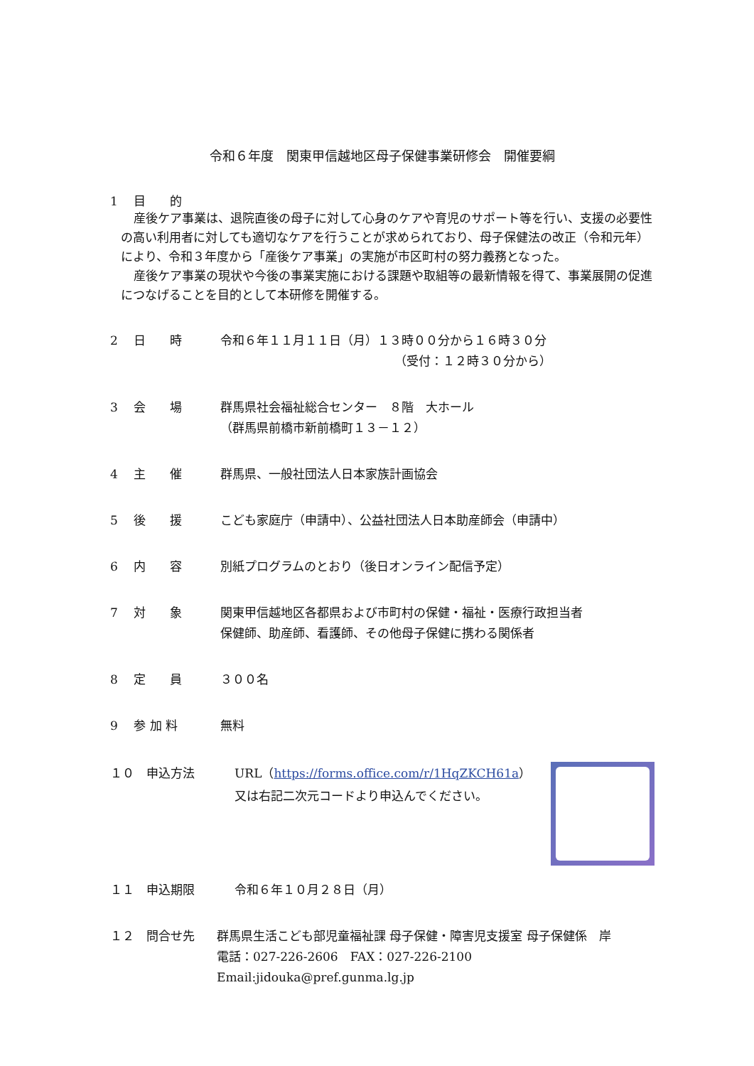令和６年度　関東甲信越地区母子保健事業研修会　開催要綱
1　 目　　的
産後ケア事業は、退院直後の母子に対して心身のケアや育児のサポート等を行い、支援の必要性の高い利用者に対しても適切なケアを行うことが求められており、母子保健法の改正（令和元年）により、令和３年度から「産後ケア事業」の実施が市区町村の努力義務となった。
産後ケア事業の現状や今後の事業実施における課題や取組等の最新情報を得て、事業展開の促進につなげることを目的として本研修を開催する。
2　 日　　時 令和６年１１月１１日（月）１３時００分から１６時３０分
（受付：１２時３０分から）
3　 会　　場 群馬県社会福祉総合センター　８階　大ホール
（群馬県前橋市新前橋町１３－１２）
4　 主　　催 群馬県、一般社団法人日本家族計画協会
5　 後　　援 こども家庭庁（申請中）、公益社団法人日本助産師会（申請中）
6　 内　　容 別紙プログラムのとおり（後日オンライン配信予定）
7　 対　　象 関東甲信越地区各都県および市町村の保健・福祉・医療行政担当者
保健師、助産師、看護師、その他母子保健に携わる関係者
8　 定　　員 ３００名
9　 参 加 料 無料
１０　申込方法 URL（https://forms.office.com/r/1HqZKCH61a）
又は右記二次元コードより申込んでください。
１１　申込期限 令和６年１０月２８日（月）
１２　問合せ先 群馬県生活こども部児童福祉課 母子保健・障害児支援室 母子保健係　岸
電話：027-226-2606　FAX：027-226-2100　Email:jidouka@pref.gunma.lg.jp